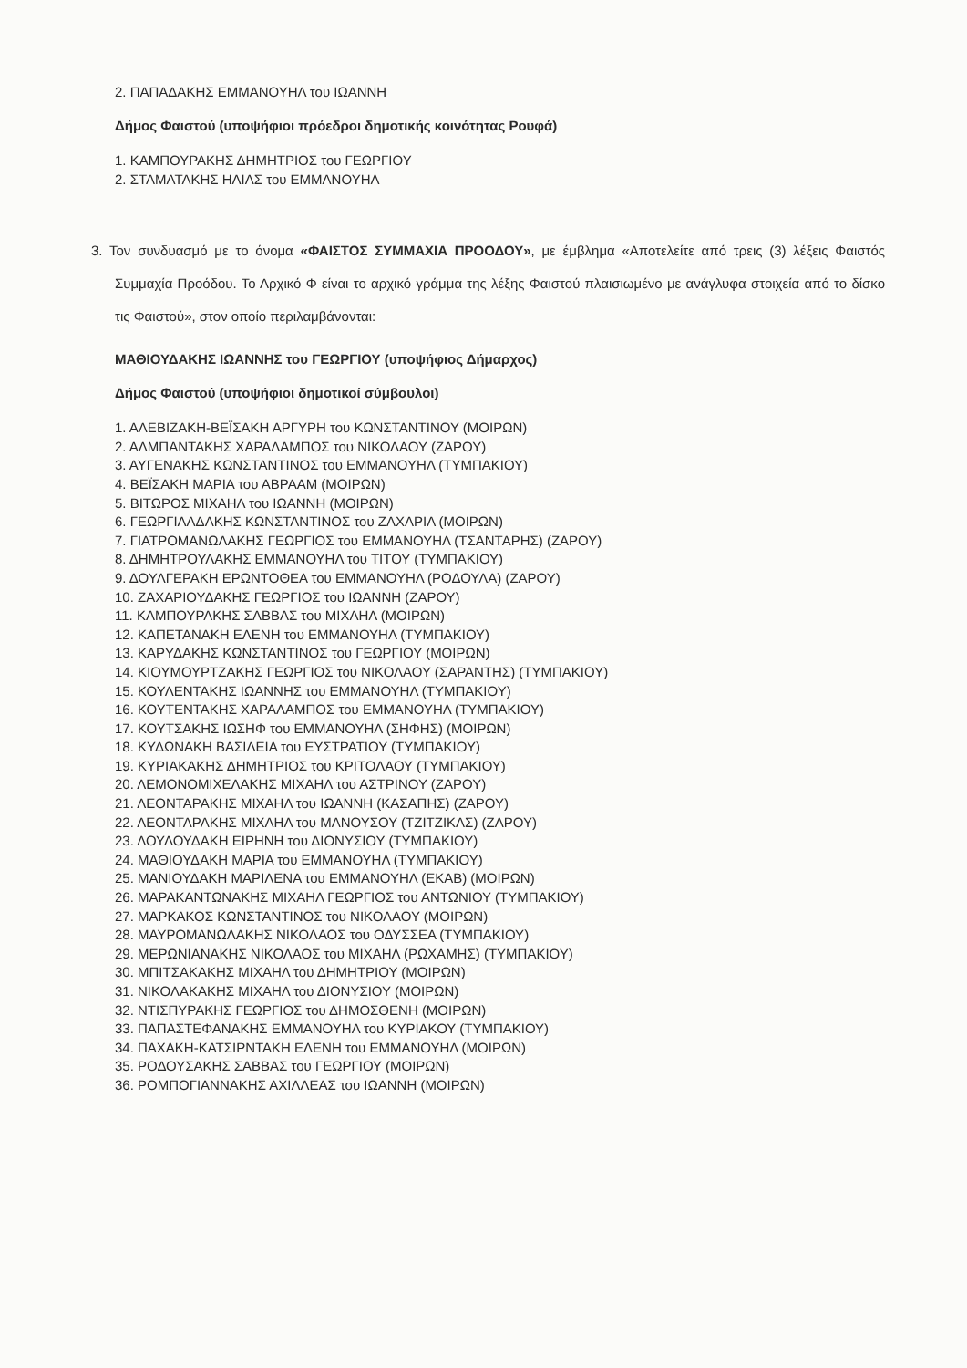2. ΠΑΠΑΔΑΚΗΣ ΕΜΜΑΝΟΥΗΛ του ΙΩΑΝΝΗ
Δήμος Φαιστού (υποψήφιοι πρόεδροι δημοτικής κοινότητας Ρουφά)
1. ΚΑΜΠΟΥΡΑΚΗΣ ΔΗΜΗΤΡΙΟΣ του ΓΕΩΡΓΙΟΥ
2. ΣΤΑΜΑΤΑΚΗΣ ΗΛΙΑΣ του ΕΜΜΑΝΟΥΗΛ
3. Τον συνδυασμό με το όνομα «ΦΑΙΣΤΟΣ ΣΥΜΜΑΧΙΑ ΠΡΟΟΔΟΥ», με έμβλημα «Αποτελείτε από τρεις (3) λέξεις Φαιστός Συμμαχία Προόδου. Το Αρχικό Φ είναι το αρχικό γράμμα της λέξης Φαιστού πλαισιωμένο με ανάγλυφα στοιχεία από το δίσκο τις Φαιστού», στον οποίο περιλαμβάνονται:
ΜΑΘΙΟΥΔΑΚΗΣ ΙΩΑΝΝΗΣ του ΓΕΩΡΓΙΟΥ (υποψήφιος Δήμαρχος)
Δήμος Φαιστού (υποψήφιοι δημοτικοί σύμβουλοι)
1. ΑΛΕΒΙΖΑΚΗ-ΒΕΪΣΑΚΗ ΑΡΓΥΡΗ του ΚΩΝΣΤΑΝΤΙΝΟΥ (ΜΟΙΡΩΝ)
2. ΑΛΜΠΑΝΤΑΚΗΣ ΧΑΡΑΛΑΜΠΟΣ του ΝΙΚΟΛΑΟΥ (ΖΑΡΟΥ)
3. ΑΥΓΕΝΑΚΗΣ ΚΩΝΣΤΑΝΤΙΝΟΣ του ΕΜΜΑΝΟΥΗΛ (ΤΥΜΠΑΚΙΟΥ)
4. ΒΕΪΣΑΚΗ ΜΑΡΙΑ του ΑΒΡΑΑΜ (ΜΟΙΡΩΝ)
5. ΒΙΤΩΡΟΣ ΜΙΧΑΗΛ του ΙΩΑΝΝΗ (ΜΟΙΡΩΝ)
6. ΓΕΩΡΓΙΛΑΔΑΚΗΣ ΚΩΝΣΤΑΝΤΙΝΟΣ του ΖΑΧΑΡΙΑ (ΜΟΙΡΩΝ)
7. ΓΙΑΤΡΟΜΑΝΩΛΑΚΗΣ ΓΕΩΡΓΙΟΣ του ΕΜΜΑΝΟΥΗΛ (ΤΣΑΝΤΑΡΗΣ) (ΖΑΡΟΥ)
8. ΔΗΜΗΤΡΟΥΛΑΚΗΣ ΕΜΜΑΝΟΥΗΛ του ΤΙΤΟΥ (ΤΥΜΠΑΚΙΟΥ)
9. ΔΟΥΛΓΕΡΑΚΗ ΕΡΩΝΤΟΘΕΑ του ΕΜΜΑΝΟΥΗΛ (ΡΟΔΟΥΛΑ) (ΖΑΡΟΥ)
10. ΖΑΧΑΡΙΟΥΔΑΚΗΣ ΓΕΩΡΓΙΟΣ του ΙΩΑΝΝΗ (ΖΑΡΟΥ)
11. ΚΑΜΠΟΥΡΑΚΗΣ ΣΑΒΒΑΣ του ΜΙΧΑΗΛ (ΜΟΙΡΩΝ)
12. ΚΑΠΕΤΑΝΑΚΗ ΕΛΕΝΗ του ΕΜΜΑΝΟΥΗΛ (ΤΥΜΠΑΚΙΟΥ)
13. ΚΑΡΥΔΑΚΗΣ ΚΩΝΣΤΑΝΤΙΝΟΣ του ΓΕΩΡΓΙΟΥ (ΜΟΙΡΩΝ)
14. ΚΙΟΥΜΟΥΡΤΖΑΚΗΣ ΓΕΩΡΓΙΟΣ του ΝΙΚΟΛΑΟΥ (ΣΑΡΑΝΤΗΣ) (ΤΥΜΠΑΚΙΟΥ)
15. ΚΟΥΛΕΝΤΑΚΗΣ ΙΩΑΝΝΗΣ του ΕΜΜΑΝΟΥΗΛ (ΤΥΜΠΑΚΙΟΥ)
16. ΚΟΥΤΕΝΤΑΚΗΣ ΧΑΡΑΛΑΜΠΟΣ του ΕΜΜΑΝΟΥΗΛ (ΤΥΜΠΑΚΙΟΥ)
17. ΚΟΥΤΣΑΚΗΣ ΙΩΣΗΦ του ΕΜΜΑΝΟΥΗΛ (ΣΗΦΗΣ) (ΜΟΙΡΩΝ)
18. ΚΥΔΩΝΑΚΗ ΒΑΣΙΛΕΙΑ του ΕΥΣΤΡΑΤΙΟΥ (ΤΥΜΠΑΚΙΟΥ)
19. ΚΥΡΙΑΚΑΚΗΣ ΔΗΜΗΤΡΙΟΣ του ΚΡΙΤΟΛΑΟΥ (ΤΥΜΠΑΚΙΟΥ)
20. ΛΕΜΟΝΟΜΙΧΕΛΑΚΗΣ ΜΙΧΑΗΛ του ΑΣΤΡΙΝΟΥ (ΖΑΡΟΥ)
21. ΛΕΟΝΤΑΡΑΚΗΣ ΜΙΧΑΗΛ του ΙΩΑΝΝΗ (ΚΑΣΑΠΗΣ) (ΖΑΡΟΥ)
22. ΛΕΟΝΤΑΡΑΚΗΣ ΜΙΧΑΗΛ του ΜΑΝΟΥΣΟΥ (ΤΖΙΤΖΙΚΑΣ) (ΖΑΡΟΥ)
23. ΛΟΥΛΟΥΔΑΚΗ ΕΙΡΗΝΗ του ΔΙΟΝΥΣΙΟΥ (ΤΥΜΠΑΚΙΟΥ)
24. ΜΑΘΙΟΥΔΑΚΗ ΜΑΡΙΑ του ΕΜΜΑΝΟΥΗΛ (ΤΥΜΠΑΚΙΟΥ)
25. ΜΑΝΙΟΥΔΑΚΗ ΜΑΡΙΛΕΝΑ του ΕΜΜΑΝΟΥΗΛ (ΕΚΑΒ) (ΜΟΙΡΩΝ)
26. ΜΑΡΑΚΑΝΤΩΝΑΚΗΣ ΜΙΧΑΗΛ ΓΕΩΡΓΙΟΣ του ΑΝΤΩΝΙΟΥ (ΤΥΜΠΑΚΙΟΥ)
27. ΜΑΡΚΑΚΟΣ ΚΩΝΣΤΑΝΤΙΝΟΣ του ΝΙΚΟΛΑΟΥ (ΜΟΙΡΩΝ)
28. ΜΑΥΡΟΜΑΝΩΛΑΚΗΣ ΝΙΚΟΛΑΟΣ του ΟΔΥΣΣΕΑ (ΤΥΜΠΑΚΙΟΥ)
29. ΜΕΡΩΝΙΑΝΑΚΗΣ ΝΙΚΟΛΑΟΣ του ΜΙΧΑΗΛ (ΡΩΧΑΜΗΣ) (ΤΥΜΠΑΚΙΟΥ)
30. ΜΠΙΤΣΑΚΑΚΗΣ ΜΙΧΑΗΛ του ΔΗΜΗΤΡΙΟΥ (ΜΟΙΡΩΝ)
31. ΝΙΚΟΛΑΚΑΚΗΣ ΜΙΧΑΗΛ του ΔΙΟΝΥΣΙΟΥ (ΜΟΙΡΩΝ)
32. ΝΤΙΣΠΥΡΑΚΗΣ ΓΕΩΡΓΙΟΣ του ΔΗΜΟΣΘΕΝΗ (ΜΟΙΡΩΝ)
33. ΠΑΠΑΣΤΕΦΑΝΑΚΗΣ ΕΜΜΑΝΟΥΗΛ του ΚΥΡΙΑΚΟΥ (ΤΥΜΠΑΚΙΟΥ)
34. ΠΑΧΑΚΗ-ΚΑΤΣΙΡΝΤΑΚΗ ΕΛΕΝΗ του ΕΜΜΑΝΟΥΗΛ (ΜΟΙΡΩΝ)
35. ΡΟΔΟΥΣΑΚΗΣ ΣΑΒΒΑΣ του ΓΕΩΡΓΙΟΥ (ΜΟΙΡΩΝ)
36. ΡΟΜΠΟΓΙΑΝΝΑΚΗΣ ΑΧΙΛΛΕΑΣ του ΙΩΑΝΝΗ (ΜΟΙΡΩΝ)